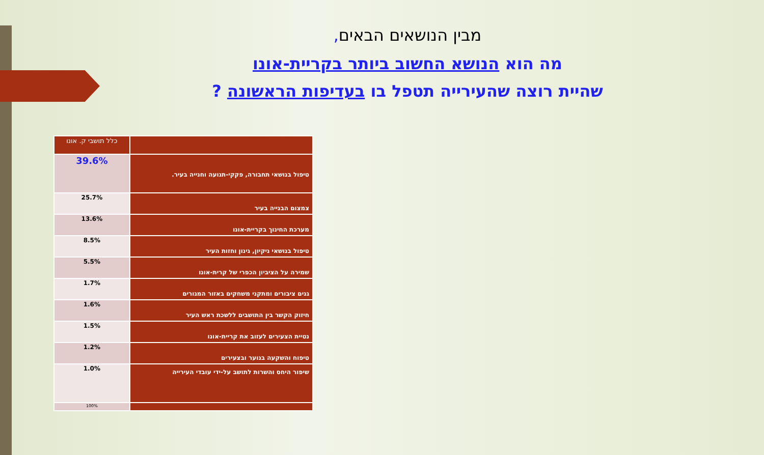מבין הנושאים הבאים,
מה הוא הנושא החשוב ביותר בקריית-אונו
שהיית רוצה שהעירייה תטפל בו בעדיפות הראשונה ?
| | כלל תושבי ק. אונו |
| טיפול בנושאי תחבורה, פקקי-תנועה וחנייה בעיר. | 39.6% |
| צמצום הבנייה בעיר | 25.7% |
| מערכת החינוך בקריית-אונו | 13.6% |
| טיפול בנושאי ניקיון, גינון וחזות העיר | 8.5% |
| שמירה על הציביון הכפרי של קרית-אונו | 5.5% |
| גנים ציבורים ומתקני משחקים באזור המגורים | 1.7% |
| חיזוק הקשר בין התושבים ללשכת ראש העיר | 1.6% |
| נטיית הצעירים לעזוב את קריית-אונו | 1.5% |
| טיפוח והשקעה בנוער ובצעירים | 1.2% |
| שיפור היחס והשרות לתושב על-ידי עובדי העירייה | 1.0% |
| | 100% |